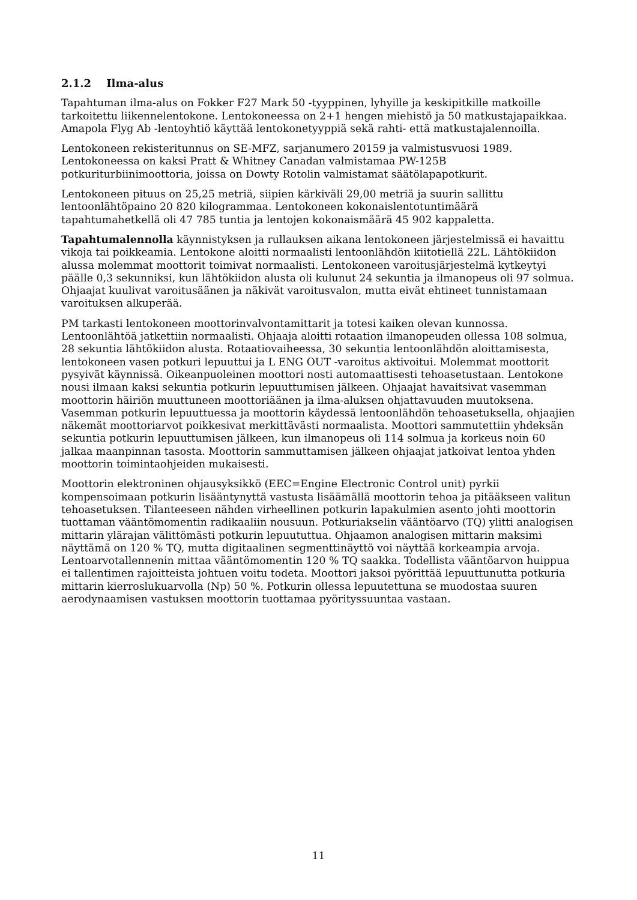2.1.2 Ilma-alus
Tapahtuman ilma-alus on Fokker F27 Mark 50 -tyyppinen, lyhyille ja keskipitkille matkoille tarkoitettu liikennelentokone. Lentokoneessa on 2+1 hengen miehistö ja 50 matkustajapaikkaa. Amapola Flyg Ab -lentoyhtiö käyttää lentokonetyyppiä sekä rahti- että matkustajalennoilla.
Lentokoneen rekisteritunnus on SE-MFZ, sarjanumero 20159 ja valmistusvuosi 1989. Lentokoneessa on kaksi Pratt & Whitney Canadan valmistamaa PW-125B potkuriturbiinimoottoria, joissa on Dowty Rotolin valmistamat säätölapapotkurit.
Lentokoneen pituus on 25,25 metriä, siipien kärkiväli 29,00 metriä ja suurin sallittu lentoonlähtöpaino 20 820 kilogrammaa. Lentokoneen kokonaislentotuntimäärä tapahtumahetkellä oli 47 785 tuntia ja lentojen kokonaismäärä 45 902 kappaletta.
Tapahtumalennolla käynnistyksen ja rullauksen aikana lentokoneen järjestelmissä ei havaittu vikoja tai poikkeamia. Lentokone aloitti normaalisti lentoonlähdön kiitotiellä 22L. Lähtökiidon alussa molemmat moottorit toimivat normaalisti. Lentokoneen varoitusjärjestelmä kytkeytyi päälle 0,3 sekunniksi, kun lähtökiidon alusta oli kulunut 24 sekuntia ja ilmanopeus oli 97 solmua. Ohjaajat kuulivat varoitusäänen ja näkivät varoitusvalon, mutta eivät ehtineet tunnistamaan varoituksen alkuperää.
PM tarkasti lentokoneen moottorinvalvontamittarit ja totesi kaiken olevan kunnossa. Lentoonlähtöä jatkettiin normaalisti. Ohjaaja aloitti rotaation ilmanopeuden ollessa 108 solmua, 28 sekuntia lähtökiidon alusta. Rotaatiovaiheessa, 30 sekuntia lentoonlähdön aloittamisesta, lentokoneen vasen potkuri lepuuttui ja L ENG OUT -varoitus aktivoitui. Molemmat moottorit pysyivät käynnissä. Oikeanpuoleinen moottori nosti automaattisesti tehoasetustaan. Lentokone nousi ilmaan kaksi sekuntia potkurin lepuuttumisen jälkeen. Ohjaajat havaitsivat vasemman moottorin häiriön muuttuneen moottoriäänen ja ilma-aluksen ohjattavuuden muutoksena. Vasemman potkurin lepuuttuessa ja moottorin käydessä lentoonlähdön tehoasetuksella, ohjaajien näkemät moottoriarvot poikkesivat merkittävästi normaalista. Moottori sammutettiin yhdeksän sekuntia potkurin lepuuttumisen jälkeen, kun ilmanopeus oli 114 solmua ja korkeus noin 60 jalkaa maanpinnan tasosta. Moottorin sammuttamisen jälkeen ohjaajat jatkoivat lentoa yhden moottorin toimintaohjeiden mukaisesti.
Moottorin elektroninen ohjausyksikkö (EEC=Engine Electronic Control unit) pyrkii kompensoimaan potkurin lisääntynyttä vastusta lisäämällä moottorin tehoa ja pitääkseen valitun tehoasetuksen. Tilanteeseen nähden virheellinen potkurin lapakulmien asento johti moottorin tuottaman vääntömomentin radikaaliin nousuun. Potkuriakselin vääntöarvo (TQ) ylitti analogisen mittarin ylärajan välittömästi potkurin lepuututtua. Ohjaamon analogisen mittarin maksimi näyttämä on 120 % TQ, mutta digitaalinen segmenttinäyttö voi näyttää korkeampia arvoja. Lentoarvotallennenin mittaa vääntömomentin 120 % TQ saakka. Todellista vääntöarvon huippua ei tallentimen rajoitteista johtuen voitu todeta. Moottori jaksoi pyörittää lepuuttunutta potkuria mittarin kierroslukuarvolla (Np) 50 %. Potkurin ollessa lepuutettuna se muodostaa suuren aerodynaamisen vastuksen moottorin tuottamaa pyörityssuuntaa vastaan.
11